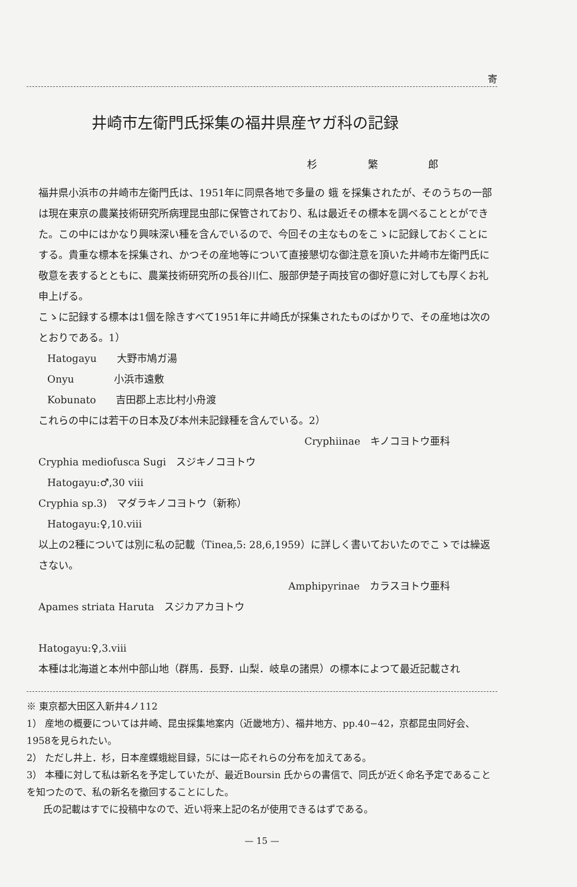寄
井崎市左衛門氏採集の福井県産ヤガ科の記録
杉 繁 郎
福井県小浜市の井崎市左衛門氏は、1951年に同県各地で多量の 蛾 を採集されたが、そのうちの一部は現在東京の農業技術研究所病理昆虫部に保管されており、私は最近その標本を調べることとができた。この中にはかなり興味深い種を含んでいるので、今回その主なものをこゝに記録しておくことにする。貴重な標本を採集され、かつその産地等について直接懇切な御注意を頂いた井崎市左衛門氏に敬意を表するとともに、農業技術研究所の長谷川仁、服部伊楚子両技官の御好意に対しても厚くお礼申上げる。
こゝに記録する標本は1個を除きすべて1951年に井崎氏が採集されたものばかりで、その産地は次のとおりである。1）
Hatogayu　　大野市鳩ガ湯
Onyu　　　　小浜市遠敷
Kobunato　　吉田郡上志比村小舟渡
これらの中には若干の日本及び本州未記録種を含んでいる。2）
Cryphiinae　キノコヨトウ亜科
Cryphia mediofusca Sugi　スジキノコヨトウ
Hatogayu:♂,30 viii
Cryphia sp.3)　マダラキノコヨトウ（新称）
Hatogayu:♀,10.viii
以上の2種については別に私の記載（Tinea,5: 28,6,1959）に詳しく書いておいたのでこゝでは繰返さない。
Amphipyrinae　カラスヨトウ亜科
Apames striata Haruta　スジカアカヨトウ
Hatogayu:♀,3.viii
本種は北海道と本州中部山地（群馬．長野．山梨．岐阜の諸県）の標本によつて最近記載され
※ 東京都大田区入新井4ノ112
1） 産地の概要については井崎、昆虫採集地案内（近畿地方）、福井地方、pp.40−42，京都昆虫同好会、1958を見られたい。
2） ただし井上．杉，日本産蝶蛾総目録，5には一応それらの分布を加えてある。
3） 本種に対して私は新名を予定していたが、最近Boursin 氏からの書信で、同氏が近く命名予定であることを知つたので、私の新名を撤回することにした。
氏の記載はすでに投稿中なので、近い将来上記の名が使用できるはずである。
— 15 —